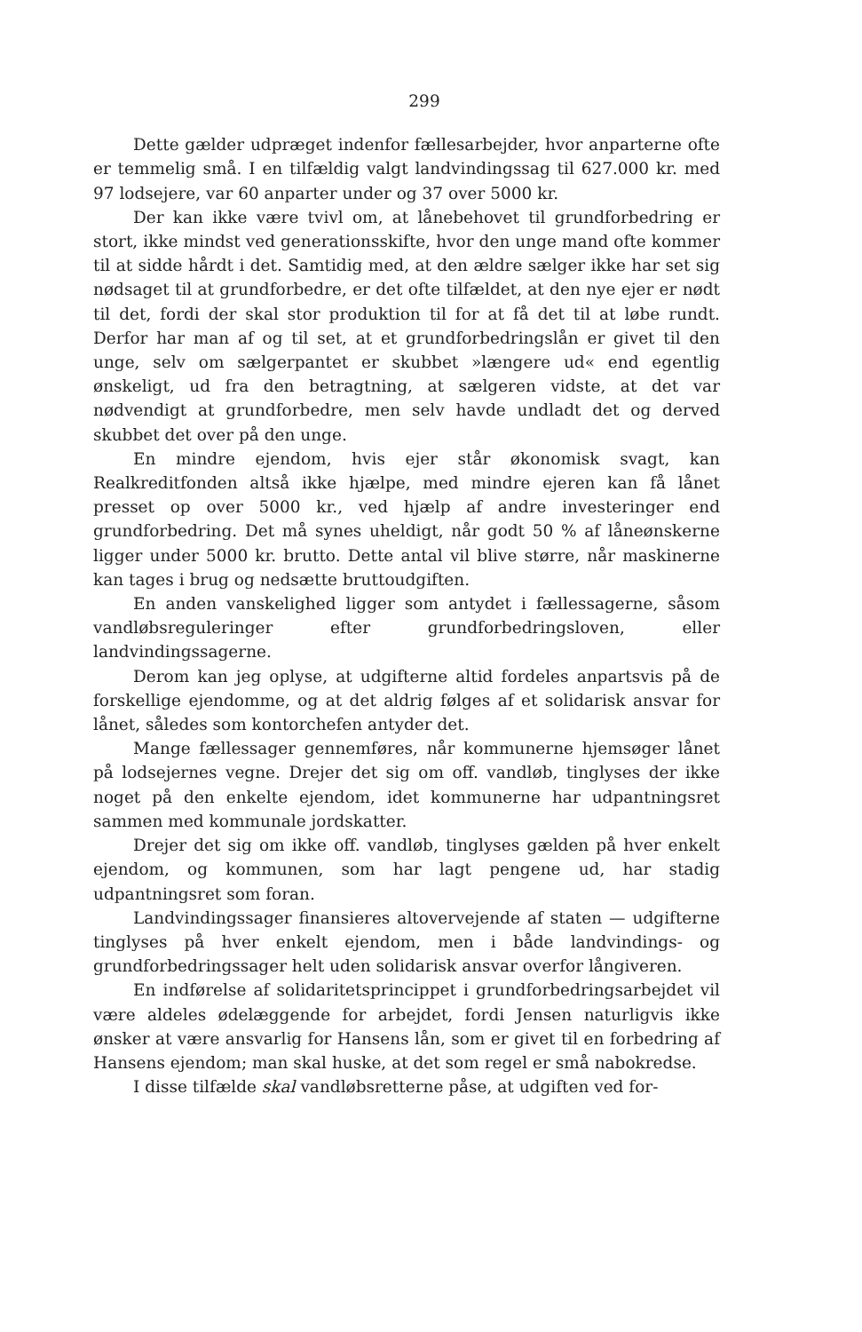299
Dette gælder udpræget indenfor fællesarbejder, hvor anparterne ofte er temmelig små. I en tilfældig valgt landvindingssag til 627.000 kr. med 97 lodsejere, var 60 anparter under og 37 over 5000 kr.
Der kan ikke være tvivl om, at lånebehovet til grundforbedring er stort, ikke mindst ved generationsskifte, hvor den unge mand ofte kommer til at sidde hårdt i det. Samtidig med, at den ældre sælger ikke har set sig nødsaget til at grundforbedre, er det ofte tilfældet, at den nye ejer er nødt til det, fordi der skal stor produktion til for at få det til at løbe rundt. Derfor har man af og til set, at et grundforbedringslån er givet til den unge, selv om sælgerpantet er skubbet »længere ud« end egentlig ønskeligt, ud fra den betragtning, at sælgeren vidste, at det var nødvendigt at grundforbedre, men selv havde undladt det og derved skubbet det over på den unge.
En mindre ejendom, hvis ejer står økonomisk svagt, kan Realkreditfonden altså ikke hjælpe, med mindre ejeren kan få lånet presset op over 5000 kr., ved hjælp af andre investeringer end grundforbedring. Det må synes uheldigt, når godt 50 % af låneønskerne ligger under 5000 kr. brutto. Dette antal vil blive større, når maskinerne kan tages i brug og nedsætte bruttoudgiften.
En anden vanskelighed ligger som antydet i fællessagerne, såsom vandløbsreguleringer efter grundforbedringsloven, eller landvindingssagerne.
Derom kan jeg oplyse, at udgifterne altid fordeles anpartsvis på de forskellige ejendomme, og at det aldrig følges af et solidarisk ansvar for lånet, således som kontorchefen antyder det.
Mange fællessager gennemføres, når kommunerne hjemsøger lånet på lodsejernes vegne. Drejer det sig om off. vandløb, tinglyses der ikke noget på den enkelte ejendom, idet kommunerne har udpantningsret sammen med kommunale jordskatter.
Drejer det sig om ikke off. vandløb, tinglyses gælden på hver enkelt ejendom, og kommunen, som har lagt pengene ud, har stadig udpantningsret som foran.
Landvindingssager finansieres altovervejende af staten — udgifterne tinglyses på hver enkelt ejendom, men i både landvindings- og grundforbedringssager helt uden solidarisk ansvar overfor långiveren.
En indførelse af solidaritetsprincippet i grundforbedringsarbejdet vil være aldeles ødelæggende for arbejdet, fordi Jensen naturligvis ikke ønsker at være ansvarlig for Hansens lån, som er givet til en forbedring af Hansens ejendom; man skal huske, at det som regel er små nabokredse.
I disse tilfælde skal vandløbsretterne påse, at udgiften ved for-